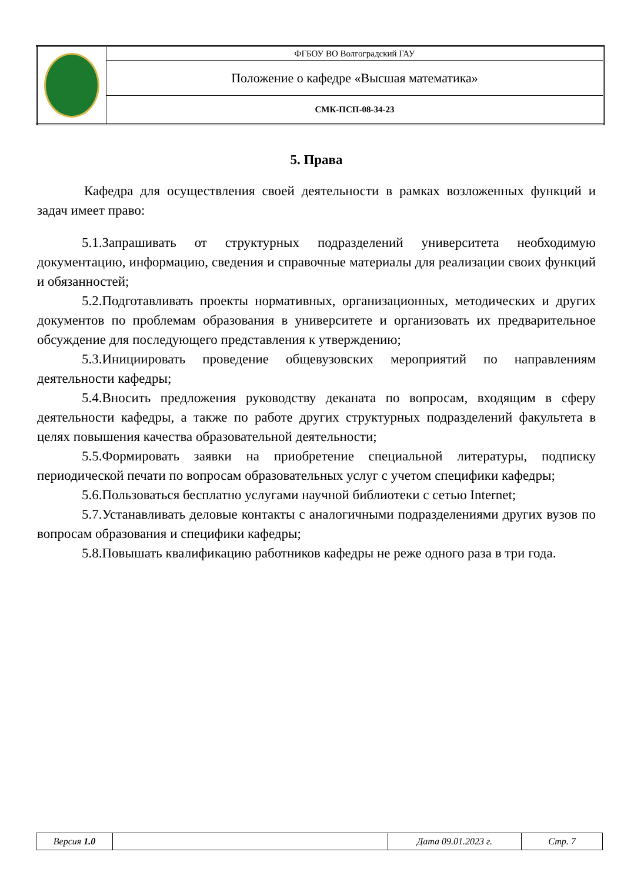| | ФГБОУ ВО Волгоградский ГАУ |
| | Положение о кафедре «Высшая математика» |
| | СМК-ПСП-08-34-23 |
5. Права
Кафедра для осуществления своей деятельности в рамках возложенных функций и задач имеет право:
5.1.Запрашивать от структурных подразделений университета необходимую документацию, информацию, сведения и справочные материалы для реализации своих функций и обязанностей;
5.2.Подготавливать проекты нормативных, организационных, методических и других документов по проблемам образования в университете и организовать их предварительное обсуждение для последующего представления к утверждению;
5.3.Инициировать проведение общевузовских мероприятий по направлениям деятельности кафедры;
5.4.Вносить предложения руководству деканата по вопросам, входящим в сферу деятельности кафедры, а также по работе других структурных подразделений факультета в целях повышения качества образовательной деятельности;
5.5.Формировать заявки на приобретение специальной литературы, подписку периодической печати по вопросам образовательных услуг с учетом специфики кафедры;
5.6.Пользоваться бесплатно услугами научной библиотеки с сетью Internet;
5.7.Устанавливать деловые контакты с аналогичными подразделениями других вузов по вопросам образования и специфики кафедры;
5.8.Повышать квалификацию работников кафедры не реже одного раза в три года.
| Версия 1.0 | | Дата 09.01.2023 г. | Стр. 7 |